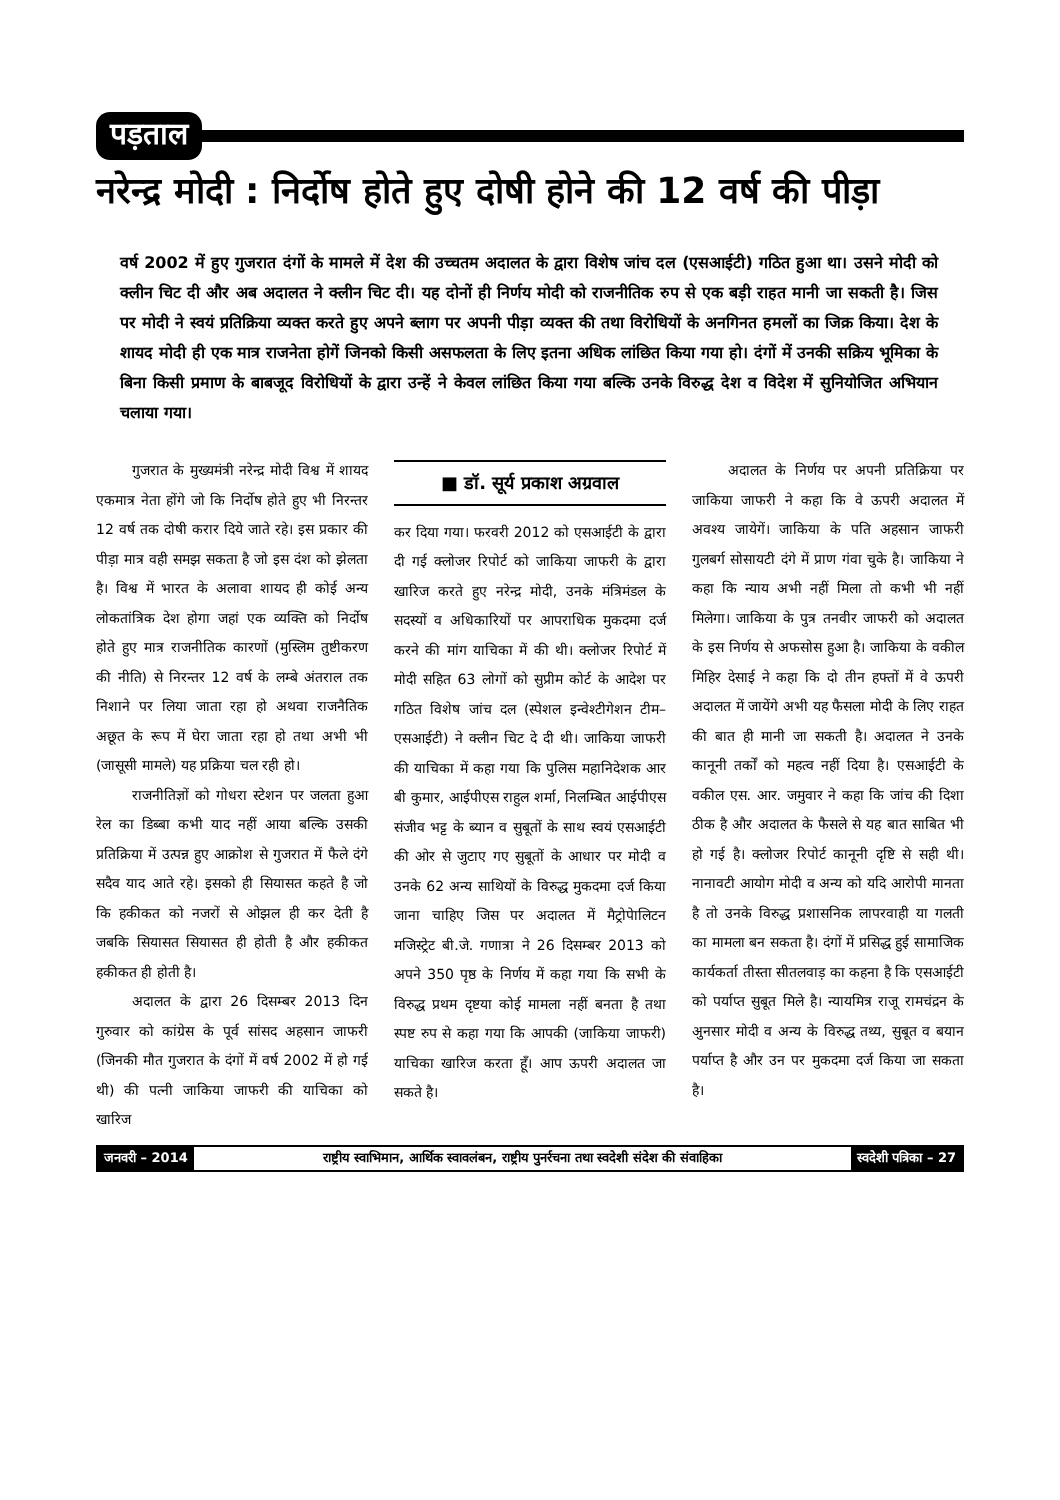पड़ताल
नरेन्द्र मोदी : निर्दोष होते हुए दोषी होने की 12 वर्ष की पीड़ा
वर्ष 2002 में हुए गुजरात दंगों के मामले में देश की उच्चतम अदालत के द्वारा विशेष जांच दल (एसआईटी) गठित हुआ था। उसने मोदी को क्लीन चिट दी और अब अदालत ने क्लीन चिट दी। यह दोनों ही निर्णय मोदी को राजनीतिक रुप से एक बड़ी राहत मानी जा सकती है। जिस पर मोदी ने स्वयं प्रतिक्रिया व्यक्त करते हुए अपने ब्लाग पर अपनी पीड़ा व्यक्त की तथा विरोधियों के अनगिनत हमलों का जिक्र किया। देश के शायद मोदी ही एक मात्र राजनेता होगें जिनको किसी असफलता के लिए इतना अधिक लांछित किया गया हो। दंगों में उनकी सक्रिय भूमिका के बिना किसी प्रमाण के बाबजूद विरोधियों के द्वारा उन्हें ने केवल लांछित किया गया बल्कि उनके विरुद्ध देश व विदेश में सुनियोजित अभियान चलाया गया।
गुजरात के मुख्यमंत्री नरेन्द्र मोदी विश्व में शायद एकमात्र नेता होंगे जो कि निर्दोष होते हुए भी निरन्तर 12 वर्ष तक दोषी करार दिये जाते रहे। इस प्रकार की पीड़ा मात्र वही समझ सकता है जो इस दंश को झेलता है। विश्व में भारत के अलावा शायद ही कोई अन्य लोकतांत्रिक देश होगा जहां एक व्यक्ति को निर्दोष होते हुए मात्र राजनीतिक कारणों (मुस्लिम तुष्टीकरण की नीति) से निरन्तर 12 वर्ष के लम्बे अंतराल तक निशाने पर लिया जाता रहा हो अथवा राजनैतिक अछूत के रूप में घेरा जाता रहा हो तथा अभी भी (जासूसी मामले) यह प्रक्रिया चल रही हो।
राजनीतिज्ञों को गोधरा स्टेशन पर जलता हुआ रेल का डिब्बा कभी याद नहीं आया बल्कि उसकी प्रतिक्रिया में उत्पन्न हुए आक्रोश से गुजरात में फैले दंगे सदैव याद आते रहे। इसको ही सियासत कहते है जो कि हकीकत को नजरों से ओझल ही कर देती है जबकि सियासत सियासत ही होती है और हकीकत हकीकत ही होती है।
अदालत के द्वारा 26 दिसम्बर 2013 दिन गुरुवार को कांग्रेस के पूर्व सांसद अहसान जाफरी (जिनकी मौत गुजरात के दंगों में वर्ष 2002 में हो गई थी) की पत्नी जाकिया जाफरी की याचिका को खारिज
■ डॉ. सूर्य प्रकाश अग्रवाल
कर दिया गया। फरवरी 2012 को एसआईटी के द्वारा दी गई क्लोजर रिपोर्ट को जाकिया जाफरी के द्वारा खारिज करते हुए नरेन्द्र मोदी, उनके मंत्रिमंडल के सदस्यों व अधिकारियों पर आपराधिक मुकदमा दर्ज करने की मांग याचिका में की थी। क्लोजर रिपोर्ट में मोदी सहित 63 लोगों को सुप्रीम कोर्ट के आदेश पर गठित विशेष जांच दल (स्पेशल इन्वेश्टीगेशन टीम– एसआईटी) ने क्लीन चिट दे दी थी। जाकिया जाफरी की याचिका में कहा गया कि पुलिस महानिदेशक आर बी कुमार, आईपीएस राहुल शर्मा, निलम्बित आईपीएस संजीव भट्ट के ब्यान व सुबूतों के साथ स्वयं एसआईटी की ओर से जुटाए गए सुबूतों के आधार पर मोदी व उनके 62 अन्य साथियों के विरुद्ध मुकदमा दर्ज किया जाना चाहिए जिस पर अदालत में मैट्रोपेालिटन मजिस्ट्रेट बी.जे. गणात्रा ने 26 दिसम्बर 2013 को अपने 350 पृष्ठ के निर्णय में कहा गया कि सभी के विरुद्ध प्रथम दृष्टया कोई मामला नहीं बनता है तथा स्पष्ट रुप से कहा गया कि आपकी (जाकिया जाफरी) याचिका खारिज करता हूँ। आप ऊपरी अदालत जा सकते है।
अदालत के निर्णय पर अपनी प्रतिक्रिया पर जाकिया जाफरी ने कहा कि वे ऊपरी अदालत में अवश्य जायेगें। जाकिया के पति अहसान जाफरी गुलबर्ग सोसायटी दंगे में प्राण गंवा चुके है। जाकिया ने कहा कि न्याय अभी नहीं मिला तो कभी भी नहीं मिलेगा। जाकिया के पुत्र तनवीर जाफरी को अदालत के इस निर्णय से अफसोस हुआ है। जाकिया के वकील मिहिर देसाई ने कहा कि दो तीन हफ्तों में वे ऊपरी अदालत में जायेंगे अभी यह फैसला मोदी के लिए राहत की बात ही मानी जा सकती है। अदालत ने उनके कानूनी तर्कों को महत्व नहीं दिया है। एसआईटी के वकील एस. आर. जमुवार ने कहा कि जांच की दिशा ठीक है और अदालत के फैसले से यह बात साबित भी हो गई है। क्लोजर रिपोर्ट कानूनी दृष्टि से सही थी। नानावटी आयोग मोदी व अन्य को यदि आरोपी मानता है तो उनके विरुद्ध प्रशासनिक लापरवाही या गलती का मामला बन सकता है। दंगों में प्रसिद्ध हुई सामाजिक कार्यकर्ता तीस्ता सीतलवाड़ का कहना है कि एसआईटी को पर्याप्त सुबूत मिले है। न्यायमित्र राजू रामचंद्रन के अुनसार मोदी व अन्य के विरुद्ध तथ्य, सुबूत व बयान पर्याप्त है और उन पर मुकदमा दर्ज किया जा सकता है।
जनवरी – 2014 राष्ट्रीय स्वाभिमान, आर्थिक स्वावलंबन, राष्ट्रीय पुनर्रचना तथा स्वदेशी संदेश की संवाहिका
स्वदेशी पत्रिका – 27